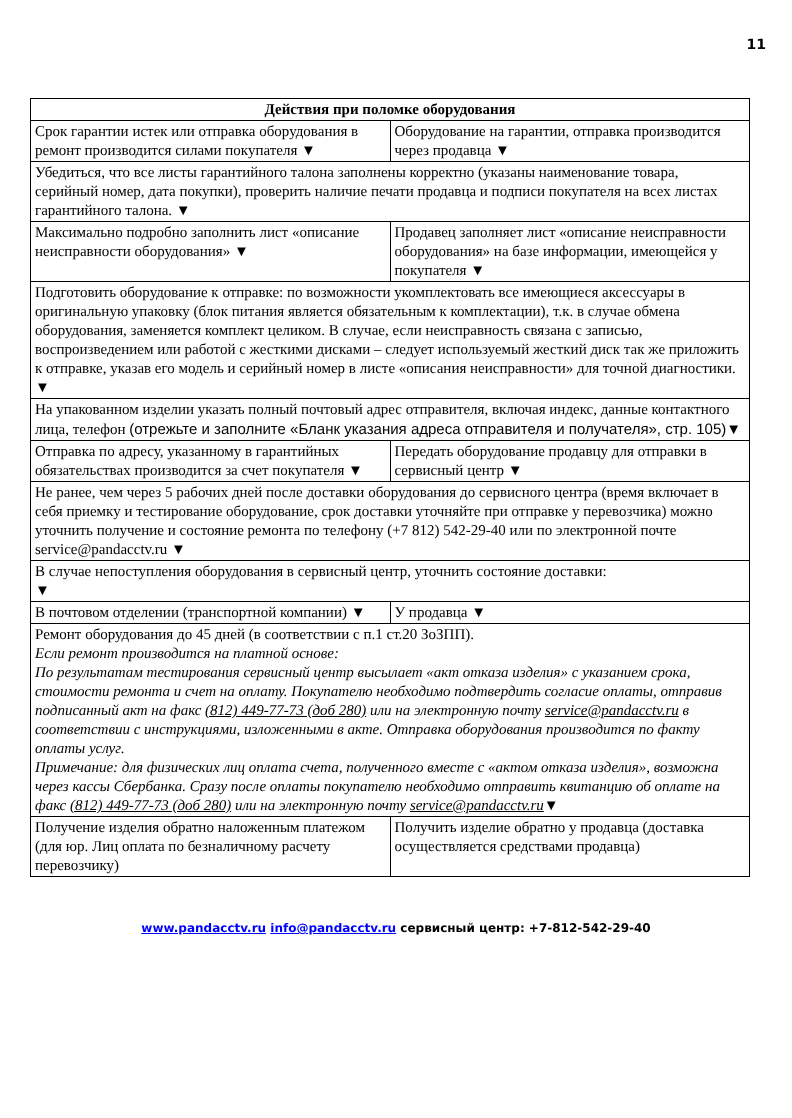11
| Действия при поломке оборудования | |
| --- | --- |
| Срок гарантии истек или отправка оборудования в ремонт производится силами покупателя ▼ | Оборудование на гарантии, отправка производится через продавца ▼ |
| Убедиться, что все листы гарантийного талона заполнены корректно (указаны наименование товара, серийный номер, дата покупки), проверить наличие печати продавца и подписи покупателя на всех листах гарантийного талона. ▼ | |
| Максимально подробно заполнить лист «описание неисправности оборудования» ▼ | Продавец заполняет лист «описание неисправности оборудования» на базе информации, имеющейся у покупателя ▼ |
| Подготовить оборудование к отправке: по возможности укомплектовать все имеющиеся аксессуары в оригинальную упаковку (блок питания является обязательным к комплектации), т.к. в случае обмена оборудования, заменяется комплект целиком. В случае, если неисправность связана с записью, воспроизведением или работой с жесткими дисками – следует используемый жесткий диск так же приложить к отправке, указав его модель и серийный номер в листе «описания неисправности» для точной диагностики. ▼ | |
| На упакованном изделии указать полный почтовый адрес отправителя, включая индекс, данные контактного лица, телефон (отрежьте и заполните «Бланк указания адреса отправителя и получателя», стр. 105) ▼ | |
| Отправка по адресу, указанному в гарантийных обязательствах производится за счет покупателя ▼ | Передать оборудование продавцу для отправки в сервисный центр ▼ |
| Не ранее, чем через 5 рабочих дней после доставки оборудования до сервисного центра (время включает в себя приемку и тестирование оборудование, срок доставки уточняйте при отправке у перевозчика) можно уточнить получение и состояние ремонта по телефону (+7 812) 542-29-40 или по электронной почте service@pandacctv.ru ▼ | |
| В случае непоступления оборудования в сервисный центр, уточнить состояние доставки: ▼ | |
| В почтовом отделении (транспортной компании) ▼ | У продавца ▼ |
| Ремонт оборудования до 45 дней (в соответствии с п.1 ст.20 ЗоЗПП). Если ремонт производится на платной основе: По результатам тестирования сервисный центр высылает «акт отказа изделия» с указанием срока, стоимости ремонта и счет на оплату. Покупателю необходимо подтвердить согласие оплаты, отправив подписанный акт на факс (812) 449-77-73 (доб 280) или на электронную почту service@pandacctv.ru в соответствии с инструкциями, изложенными в акте. Отправка оборудования производится по факту оплаты услуг. Примечание: для физических лиц оплата счета, полученного вместе с «актом отказа изделия», возможна через кассы Сбербанка. Сразу после оплаты покупателю необходимо отправить квитанцию об оплате на факс (812) 449-77-73 (доб 280) или на электронную почту service@pandacctv.ru ▼ | |
| Получение изделия обратно наложенным платежом (для юр. Лиц оплата по безналичному расчету перевозчику) | Получить изделие обратно у продавца (доставка осуществляется средствами продавца) |
www.pandacctv.ru info@pandacctv.ru сервисный центр: +7-812-542-29-40